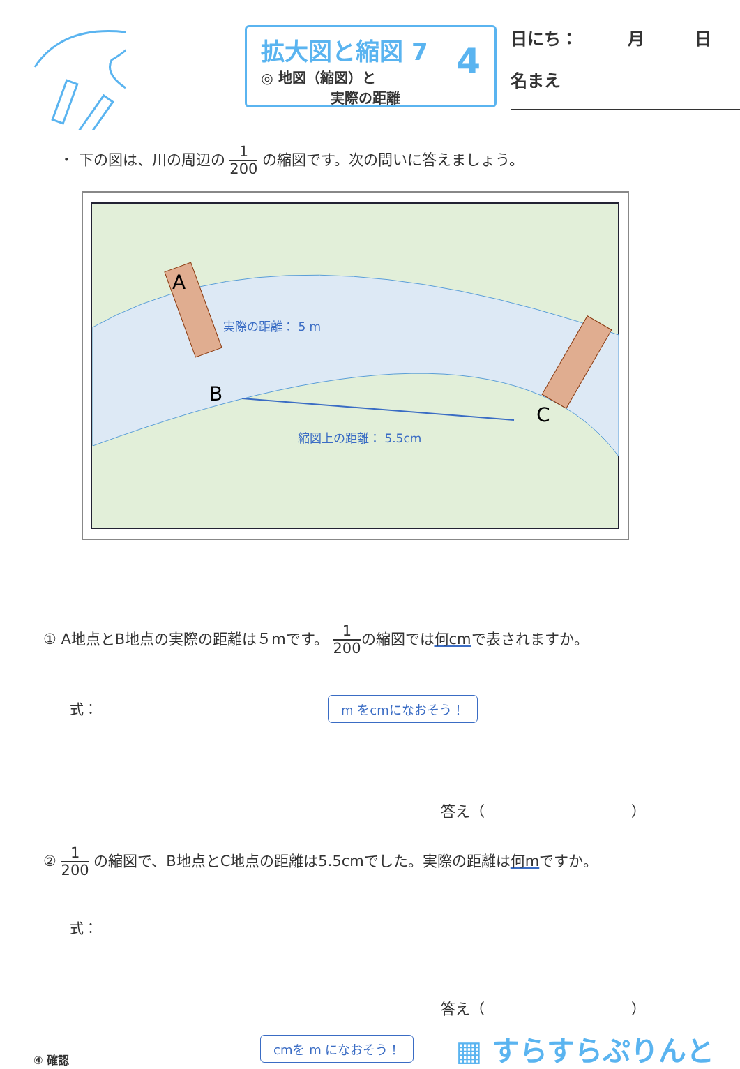拡大図と縮図 7
◎ 地図（縮図）と
　　　　　実際の距離
4
日にち：　　　月　　　日
名まえ
・ 下の図は、川の周辺の 1 200 の縮図です。次の問いに答えましょう。
A
B
C
実際の距離： 5 m
縮図上の距離： 5.5cm
① A地点とB地点の実際の距離は５mです。 1 200の縮図では何cmで表されますか。
式： m をcmになおそう！
答え（　　　　　　　　　　）
② 1 200 の縮図で、B地点とC地点の距離は5.5cmでした。実際の距離は何mですか。
式：
答え（　　　　　　　　　　）
④ 確認 cmを m になおそう！ ▦ すらすらぷりんと